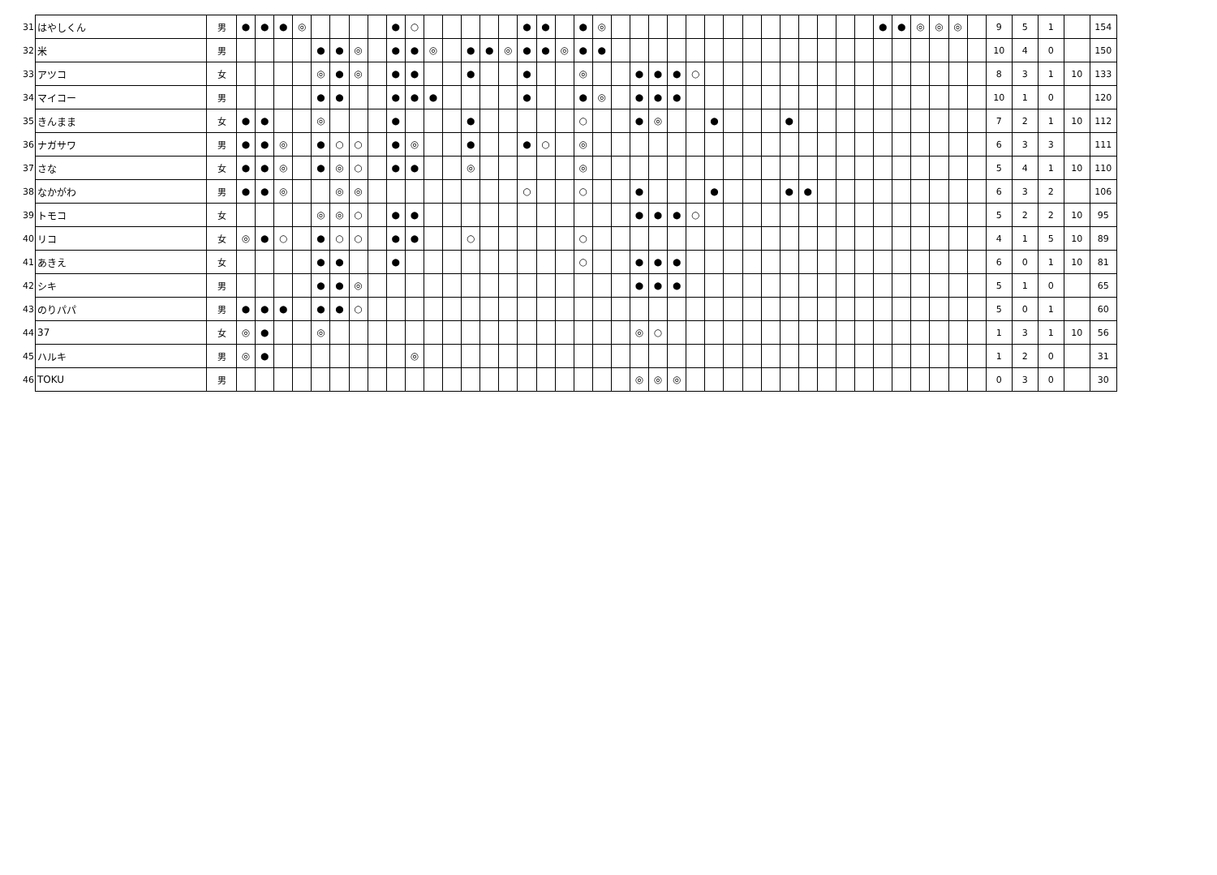| 31 | はやしくん | 男 | ● | ● | ● | ◎ | | | | | ● | ○ | | | | | | ● | ● | | ● | ◎ | | | | | | | | | | | | | | | ● | ● | ◎ | ◎ | ◎ | | 9 | 5 | 1 | | 154 |
| 32 | 米 | 男 | | | | | ● | ● | ◎ | | ● | ● | ◎ | | ● | ● | ◎ | ● | ● | ◎ | ● | ● | | | | | | | | | | | | | | | | | | | | | 10 | 4 | 0 | | 150 |
| 33 | アツコ | 女 | | | | | ◎ | ● | ◎ | | ● | ● | | | ● | | | ● | | | ◎ | | | ● | ● | ● | ○ | | | | | | | | | | | | | | | | 8 | 3 | 1 | 10 | 133 |
| 34 | マイコー | 男 | | | | | ● | ● | | | ● | ● | ● | | | | | ● | | | ● | ◎ | | ● | ● | ● | | | | | | | | | | | | | | | | | 10 | 1 | 0 | | 120 |
| 35 | きんまま | 女 | ● | ● | | | ◎ | | | | ● | | | | ● | | | | | | ○ | | | ● | ◎ | | | ● | | | | ● | | | | | | | | | | | 7 | 2 | 1 | 10 | 112 |
| 36 | ナガサワ | 男 | ● | ● | ◎ | | ● | ○ | ○ | | ● | ◎ | | | ● | | | ● | ○ | | ◎ | | | | | | | | | | | | | | | | | | | | | | 6 | 3 | 3 | | 111 |
| 37 | さな | 女 | ● | ● | ◎ | | ● | ◎ | ○ | | ● | ● | | | ◎ | | | | | | ◎ | | | | | | | | | | | | | | | | | | | | | | 5 | 4 | 1 | 10 | 110 |
| 38 | なかがわ | 男 | ● | ● | ◎ | | | ◎ | ◎ | | | | | | | | | ○ | | | ○ | | | ● | | | | ● | | | | ● | ● | | | | | | | | | | 6 | 3 | 2 | | 106 |
| 39 | トモコ | 女 | | | | | ◎ | ◎ | ○ | | ● | ● | | | | | | | | | | | | ● | ● | ● | ○ | | | | | | | | | | | | | | | | 5 | 2 | 2 | 10 | 95 |
| 40 | リコ | 女 | ◎ | ● | ○ | | ● | ○ | ○ | | ● | ● | | | ○ | | | | | | ○ | | | | | | | | | | | | | | | | | | | | | | 4 | 1 | 5 | 10 | 89 |
| 41 | あきえ | 女 | | | | | ● | ● | | | ● | | | | | | | | | | ○ | | | ● | ● | ● | | | | | | | | | | | | | | | | | 6 | 0 | 1 | 10 | 81 |
| 42 | シキ | 男 | | | | | ● | ● | ◎ | | | | | | | | | | | | | | | ● | ● | ● | | | | | | | | | | | | | | | | | 5 | 1 | 0 | | 65 |
| 43 | のりパパ | 男 | ● | ● | ● | | ● | ● | ○ | | | | | | | | | | | | | | | | | | | | | | | | | | | | | | | | | | 5 | 0 | 1 | | 60 |
| 44 | 37 | 女 | ◎ | ● | | | ◎ | | | | | | | | | | | | | | | | | ◎ | ○ | | | | | | | | | | | | | | | | | | 1 | 3 | 1 | 10 | 56 |
| 45 | ハルキ | 男 | ◎ | ● | | | | | | | | ◎ | | | | | | | | | | | | | | | | | | | | | | | | | | | | | | | 1 | 2 | 0 | | 31 |
| 46 | TOKU | 男 | | | | | | | | | | | | | | | | | | | | | | ◎ | ◎ | ◎ | | | | | | | | | | | | | | | | | 0 | 3 | 0 | | 30 |